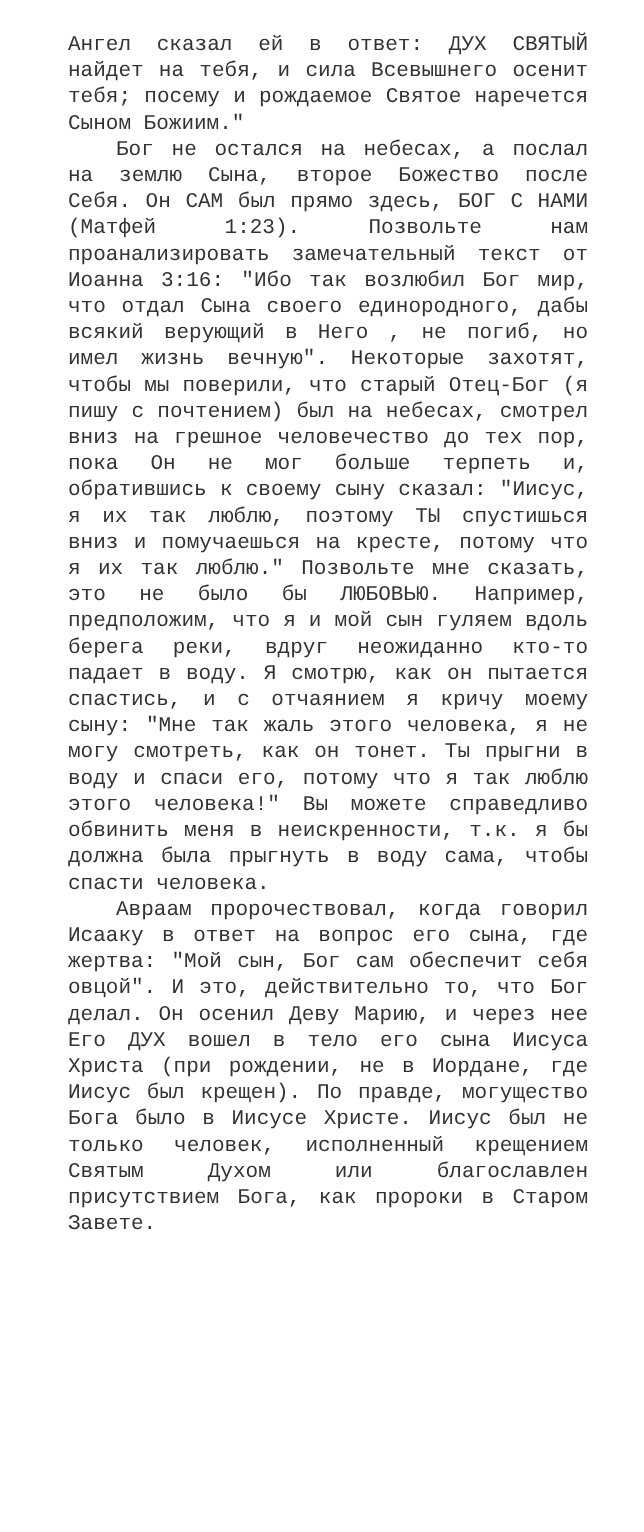Ангел сказал ей в ответ: ДУХ СВЯТЫЙ найдет на тебя, и сила Всевышнего осенит тебя; посему и рождаемое Святое наречется Сыном Божиим."
Бог не остался на небесах, а послал на землю Сына, второе Божество после Себя. Он САМ был прямо здесь, БОГ С НАМИ (Матфей 1:23). Позвольте нам проанализировать замечательный текст от Иоанна 3:16: "Ибо так возлюбил Бог мир, что отдал Сына своего единородного, дабы всякий верующий в Него , не погиб, но имел жизнь вечную". Некоторые захотят, чтобы мы поверили, что старый Отец-Бог (я пишу с почтением) был на небесах, смотрел вниз на грешное человечество до тех пор, пока Он не мог больше терпеть и, обратившись к своему сыну сказал: "Иисус, я их так люблю, поэтому ТЫ спустишься вниз и помучаешься на кресте, потому что я их так люблю." Позвольте мне сказать, это не было бы ЛЮБОВЬЮ. Например, предположим, что я и мой сын гуляем вдоль берега реки, вдруг неожиданно кто-то падает в воду. Я смотрю, как он пытается спастись, и с отчаянием я кричу моему сыну: "Мне так жаль этого человека, я не могу смотреть, как он тонет. Ты прыгни в воду и спаси его, потому что я так люблю этого человека!" Вы можете справедливо обвинить меня в неискренности, т.к. я бы должна была прыгнуть в воду сама, чтобы спасти человека.
Авраам пророчествовал, когда говорил Исааку в ответ на вопрос его сына, где жертва: "Мой сын, Бог сам обеспечит себя овцой". И это, действительно то, что Бог делал. Он осенил Деву Марию, и через нее Его ДУХ вошел в тело его сына Иисуса Христа (при рождении, не в Иордане, где Иисус был крещен). По правде, могущество Бога было в Иисусе Христе. Иисус был не только человек, исполненный крещением Святым Духом или благославлен присутствием Бога, как пророки в Старом Завете.